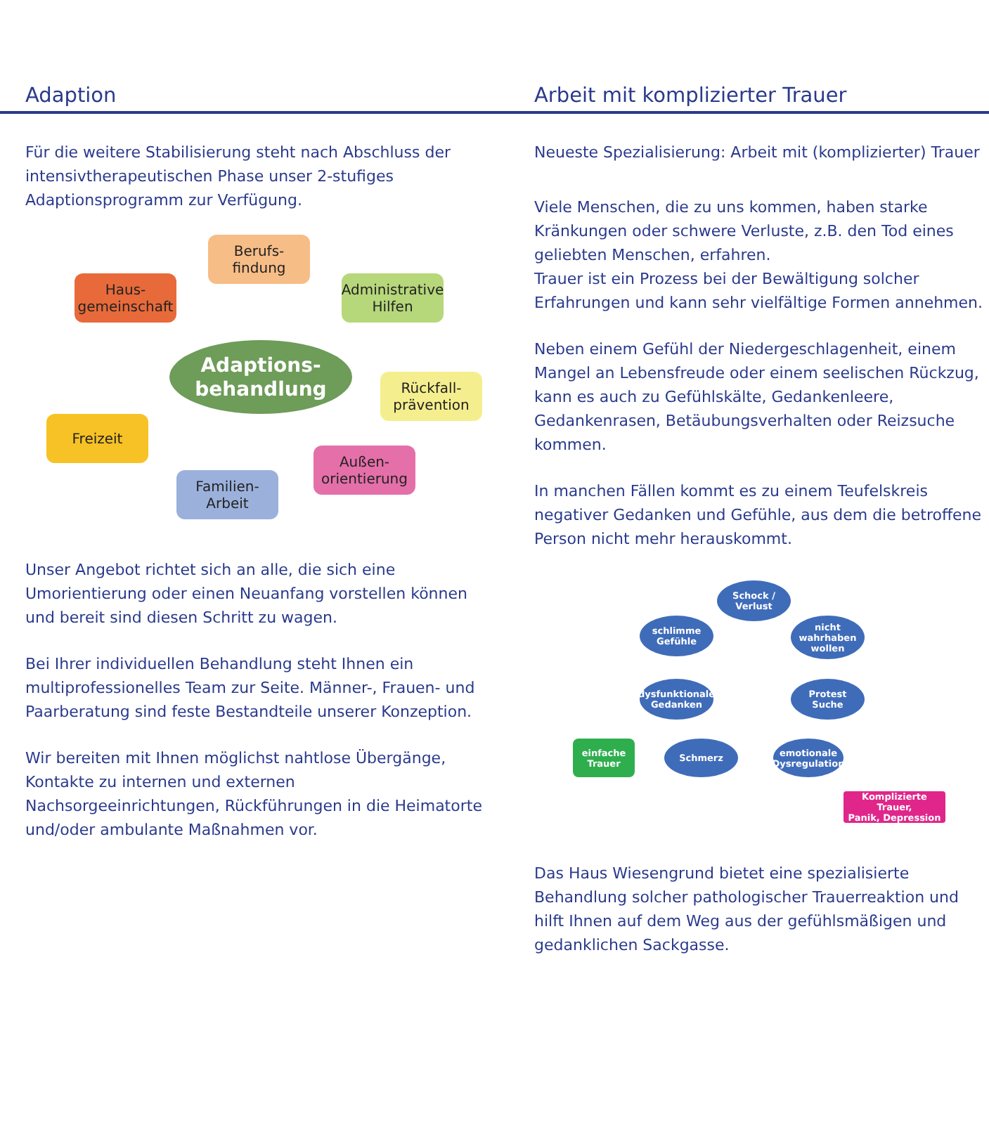Adaption Arbeit mit komplizierter Trauer
Für die weitere Stabilisierung steht nach Abschluss der intensivtherapeutischen Phase unser 2-stufiges Adaptionsprogramm zur Verfügung.
Haus-
gemeinschaft
Berufs-
findung
Administrative
Hilfen
Adaptions-
behandlung
Rückfall-
prävention
Freizeit
Außen-
orientierung
Familien-
Arbeit
Unser Angebot richtet sich an alle, die sich eine Umorientierung oder einen Neuanfang vorstellen können und bereit sind diesen Schritt zu wagen.
Bei Ihrer individuellen Behandlung steht Ihnen ein multiprofessionelles Team zur Seite. Männer-, Frauen- und Paarberatung sind feste Bestandteile unserer Konzeption.
Wir bereiten mit Ihnen möglichst nahtlose Übergänge, Kontakte zu internen und externen Nachsorgeeinrichtungen, Rückführungen in die Heimatorte und/oder ambulante Maßnahmen vor.
Neueste Spezialisierung: Arbeit mit (komplizierter) Trauer
Viele Menschen, die zu uns kommen, haben starke Kränkungen oder schwere Verluste, z.B. den Tod eines geliebten Menschen, erfahren.
Trauer ist ein Prozess bei der Bewältigung solcher Erfahrungen und kann sehr vielfältige Formen annehmen.
Neben einem Gefühl der Niedergeschlagenheit, einem Mangel an Lebensfreude oder einem seelischen Rückzug, kann es auch zu Gefühlskälte, Gedankenleere, Gedankenrasen, Betäubungsverhalten oder Reizsuche kommen.
In manchen Fällen kommt es zu einem Teufelskreis negativer Gedanken und Gefühle, aus dem die betroffene Person nicht mehr herauskommt.
Schock /
Verlust
schlimme
Gefühle
nicht
wahrhaben
wollen
dysfunktionale
Gedanken
Protest
Suche
einfache
Trauer
Schmerz
emotionale
Dysregulation
Komplizierte Trauer,
Panik, Depression
Das Haus Wiesengrund bietet eine spezialisierte Behandlung solcher pathologischer Trauerreaktion und hilft Ihnen auf dem Weg aus der gefühlsmäßigen und gedanklichen Sackgasse.